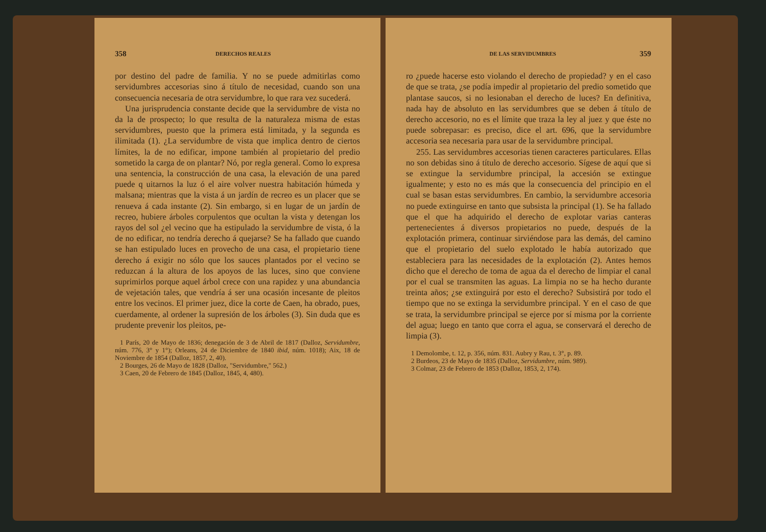358 DERECHOS REALES
por destino del padre de familia. Y no se puede admitirlas como servidumbres accesorias sino á título de necesidad, cuando son una consecuencia necesaria de otra servidumbre, lo que rara vez sucederá.
Una jurisprudencia constante decide que la servidumbre de vista no da la de prospecto; lo que resulta de la naturaleza misma de estas servidumbres, puesto que la primera está limitada, y la segunda es ilimitada (1). ¿La servidumbre de vista que implica dentro de ciertos límites, la de no edificar, impone también al propietario del predio sometido la carga de on plantar? Nó, por regla general. Como lo expresa una sentencia, la construcción de una casa, la elevación de una pared puede q uitarnos la luz ó el aire volver nuestra habitación húmeda y malsana; mientras que la vista á un jardín de recreo es un placer que se renueva á cada instante (2). Sin embargo, si en lugar de un jardín de recreo, hubiere árboles corpulentos que ocultan la vista y detengan los rayos del sol ¿el vecino que ha estipulado la servidumbre de vista, ó la de no edificar, no tendría derecho á quejarse? Se ha fallado que cuando se han estipulado luces en provecho de una casa, el propietario tiene derecho á exigir no sólo que los sauces plantados por el vecino se reduzcan á la altura de los apoyos de las luces, sino que conviene suprimirlos porque aquel árbol crece con una rapidez y una abundancia de vejetación tales, que vendría á ser una ocasión incesante de pleitos entre los vecinos. El primer juez, dice la corte de Caen, ha obrado, pues, cuerdamente, al ordener la supresión de los árboles (3). Sin duda que es prudente prevenir los pleitos, pe-
1 París, 20 de Mayo de 1836; denegación de 3 de Abril de 1817 (Dalloz, Servidumbre, núm. 776, 3° y 1°); Orleans, 24 de Diciembre de 1840 ibid, núm. 1018); Aix, 18 de Noviembre de 1854 (Dalloz, 1857, 2, 40).
2 Bourges, 26 de Mayo de 1828 (Dalloz, "Servidumbre," 562.)
3 Caen, 20 de Febrero de 1845 (Dalloz, 1845, 4, 480).
DE LAS SERVIDUMBRES 359
ro ¿puede hacerse esto violando el derecho de propiedad? y en el caso de que se trata, ¿se podía impedir al propietario del predio sometido que plantase saucos, si no lesionaban el derecho de luces? En definitiva, nada hay de absoluto en las servidumbres que se deben á título de derecho accesorio, no es el límite que traza la ley al juez y que éste no puede sobrepasar: es preciso, dice el art. 696, que la servidumbre accesoria sea necesaria para usar de la servidumbre principal.
255. Las servidumbres accesorias tienen caracteres particulares. Ellas no son debidas sino á título de derecho accesorio. Sígese de aquí que si se extingue la servidumbre principal, la accesión se extingue igualmente; y esto no es más que la consecuencia del principio en el cual se basan estas servidumbres. En cambio, la servidumbre accesoria no puede extinguirse en tanto que subsista la principal (1). Se ha fallado que el que ha adquirido el derecho de explotar varias canteras pertenecientes á diversos propietarios no puede, después de la explotación primera, continuar sirviéndose para las demás, del camino que el propietario del suelo explotado le había autorizado que estableciera para las necesidades de la explotación (2). Antes hemos dicho que el derecho de toma de agua da el derecho de limpiar el canal por el cual se transmiten las aguas. La limpia no se ha hecho durante treinta años; ¿se extinguirá por esto el derecho? Subsistirá por todo el tiempo que no se extinga la servidumbre principal. Y en el caso de que se trata, la servidumbre principal se ejerce por sí misma por la corriente del agua; luego en tanto que corra el agua, se conservará el derecho de limpia (3).
1 Demolombe, t. 12, p. 356, núm. 831. Aubry y Rau, t. 3°, p. 89.
2 Burdeos, 23 de Mayo de 1835 (Dalloz, Servidumbre, núm. 989).
3 Colmar, 23 de Febrero de 1853 (Dalloz, 1853, 2, 174).